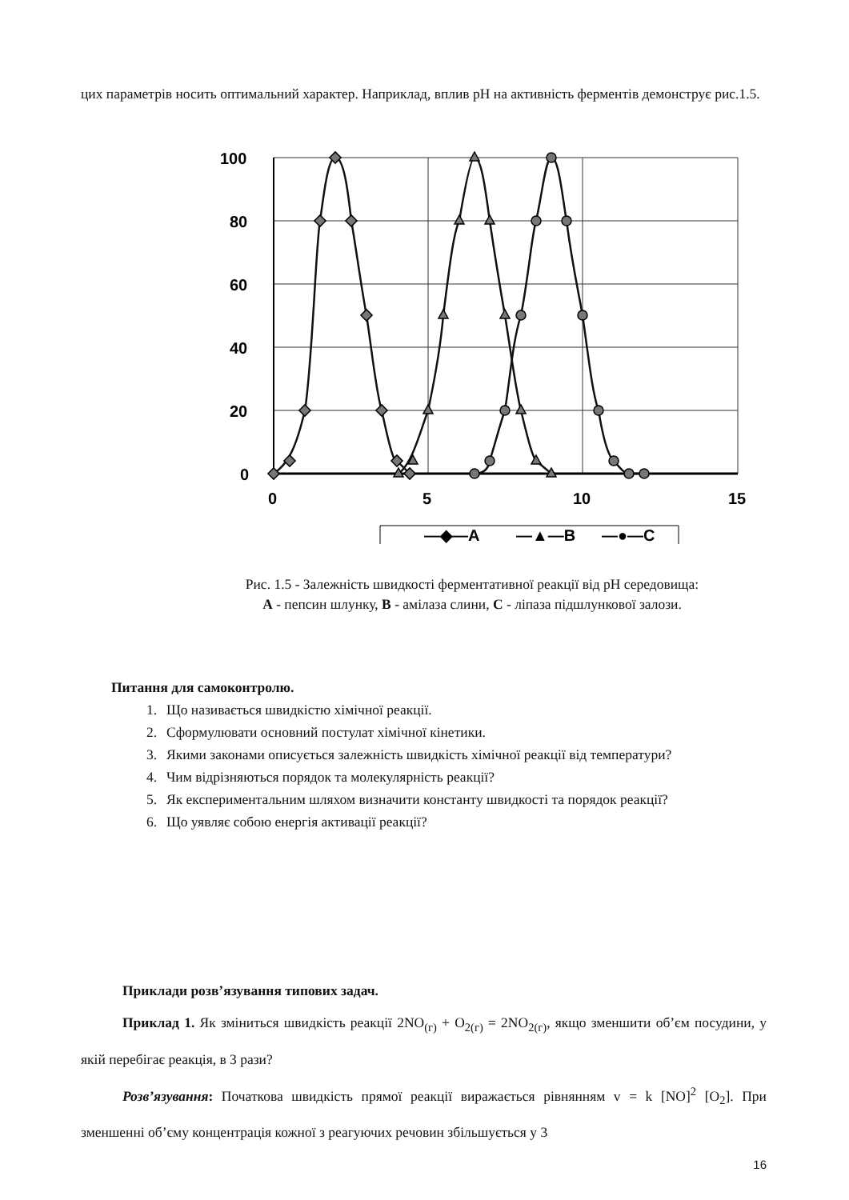цих параметрів носить оптимальний характер. Наприклад, вплив pH на активність ферментів демонструє рис.1.5.
100
80
60
40
20
0
0
5
10
15
—◆—A
—▲—B
—●—C
Рис. 1.5 - Залежність швидкості ферментативної реакції від pH середовища: A - пепсин шлунку, B - амілаза слини, C - ліпаза підшлункової залози.
Питання для самоконтролю.
1. Що називається швидкістю хімічної реакції.
2. Сформулювати основний постулат хімічної кінетики.
3. Якими законами описується залежність швидкість хімічної реакції від температури?
4. Чим відрізняються порядок та молекулярність реакції?
5. Як експериментальним шляхом визначити константу швидкості та порядок реакції?
6. Що уявляє собою енергія активації реакції?
Приклади розв’язування типових задач.
Приклад 1. Як зміниться швидкість реакції 2NO<sub>(г)</sub> + O<sub>2(г)</sub> = 2NO<sub>2(г)</sub>, якщо зменшити об’єм посудини, у якій перебігає реакція, в 3 рази?
Розв’язування: Початкова швидкість прямої реакції виражається рівнянням v = k [NO]<sup>2</sup> [O<sub>2</sub>]. При зменшенні об’єму концентрація кожної з реагуючих речовин збільшується у 3
16